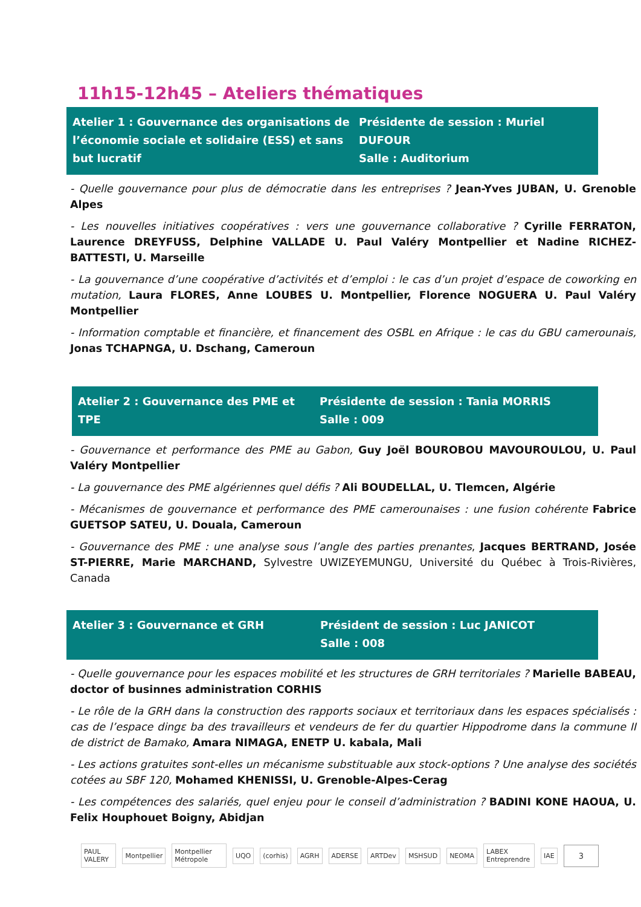11h15-12h45 – Ateliers thématiques
Atelier 1 : Gouvernance des organisations de l’économie sociale et solidaire (ESS) et sans but lucratif
Présidente de session : Muriel DUFOUR
Salle : Auditorium
- Quelle gouvernance pour plus de démocratie dans les entreprises ? Jean-Yves JUBAN, U. Grenoble Alpes
- Les nouvelles initiatives coopératives : vers une gouvernance collaborative ? Cyrille FERRATON, Laurence DREYFUSS, Delphine VALLADE U. Paul Valéry Montpellier et Nadine RICHEZ-BATTESTI, U. Marseille
- La gouvernance d’une coopérative d’activités et d’emploi : le cas d’un projet d’espace de coworking en mutation, Laura FLORES, Anne LOUBES U. Montpellier, Florence NOGUERA U. Paul Valéry Montpellier
- Information comptable et financière, et financement des OSBL en Afrique : le cas du GBU camerounais, Jonas TCHAPNGA, U. Dschang, Cameroun
Atelier 2 : Gouvernance des PME et TPE
Présidente de session : Tania MORRIS
Salle : 009
- Gouvernance et performance des PME au Gabon, Guy Joël BOUROBOU MAVOUROULOU, U. Paul Valéry Montpellier
- La gouvernance des PME algériennes quel défis ? Ali BOUDELLAL, U. Tlemcen, Algérie
- Mécanismes de gouvernance et performance des PME camerounaises : une fusion cohérente Fabrice GUETSOP SATEU, U. Douala, Cameroun
- Gouvernance des PME : une analyse sous l’angle des parties prenantes, Jacques BERTRAND, Josée ST-PIERRE, Marie MARCHAND, Sylvestre UWIZEYEMUNGU, Université du Québec à Trois-Rivières, Canada
Atelier 3 : Gouvernance et GRH Président de session : Luc JANICOT
Salle : 008
- Quelle gouvernance pour les espaces mobilité et les structures de GRH territoriales ? Marielle BABEAU, doctor of businnes administration CORHIS
- Le rôle de la GRH dans la construction des rapports sociaux et territoriaux dans les espaces spécialisés : cas de l’espace dingɛ ba des travailleurs et vendeurs de fer du quartier Hippodrome dans la commune II de district de Bamako, Amara NIMAGA, ENETP U. kabala, Mali
- Les actions gratuites sont-elles un mécanisme substituable aux stock-options ? Une analyse des sociétés cotées au SBF 120, Mohamed KHENISSI, U. Grenoble-Alpes-Cerag
- Les compétences des salariés, quel enjeu pour le conseil d’administration ? BADINI KONE HAOUA, U. Felix Houphouet Boigny, Abidjan
PAUL VALERY Montpellier Montpellier Métropole UQO (corhis) AGRH ADERSE ARTDev MSHSUD NEOMA LABEX Entreprendre IAE
3